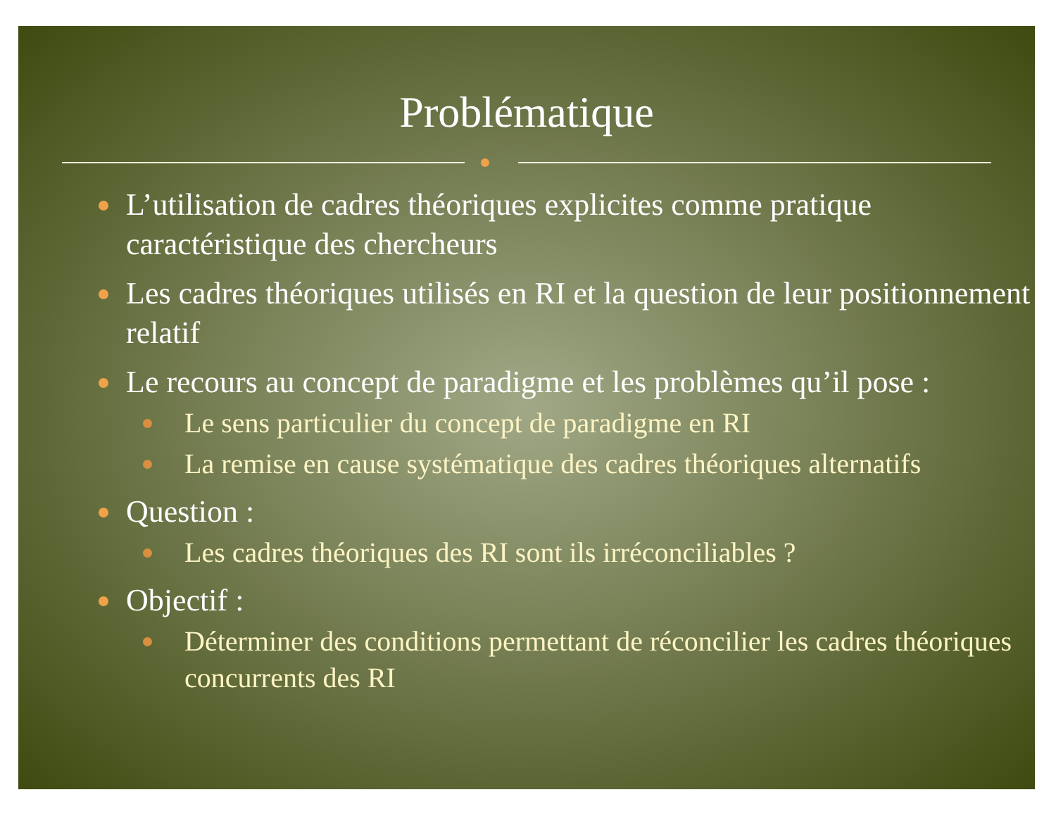Problématique
L’utilisation de cadres théoriques explicites comme pratique caractéristique des chercheurs
Les cadres théoriques utilisés en RI et la question de leur positionnement relatif
Le recours au concept de paradigme et les problèmes qu’il pose :
Le sens particulier du concept de paradigme en RI
La remise en cause systématique des cadres théoriques alternatifs
Question :
Les cadres théoriques des RI sont ils irréconciliables ?
Objectif :
Déterminer des conditions permettant de réconcilier les cadres théoriques concurrents des RI